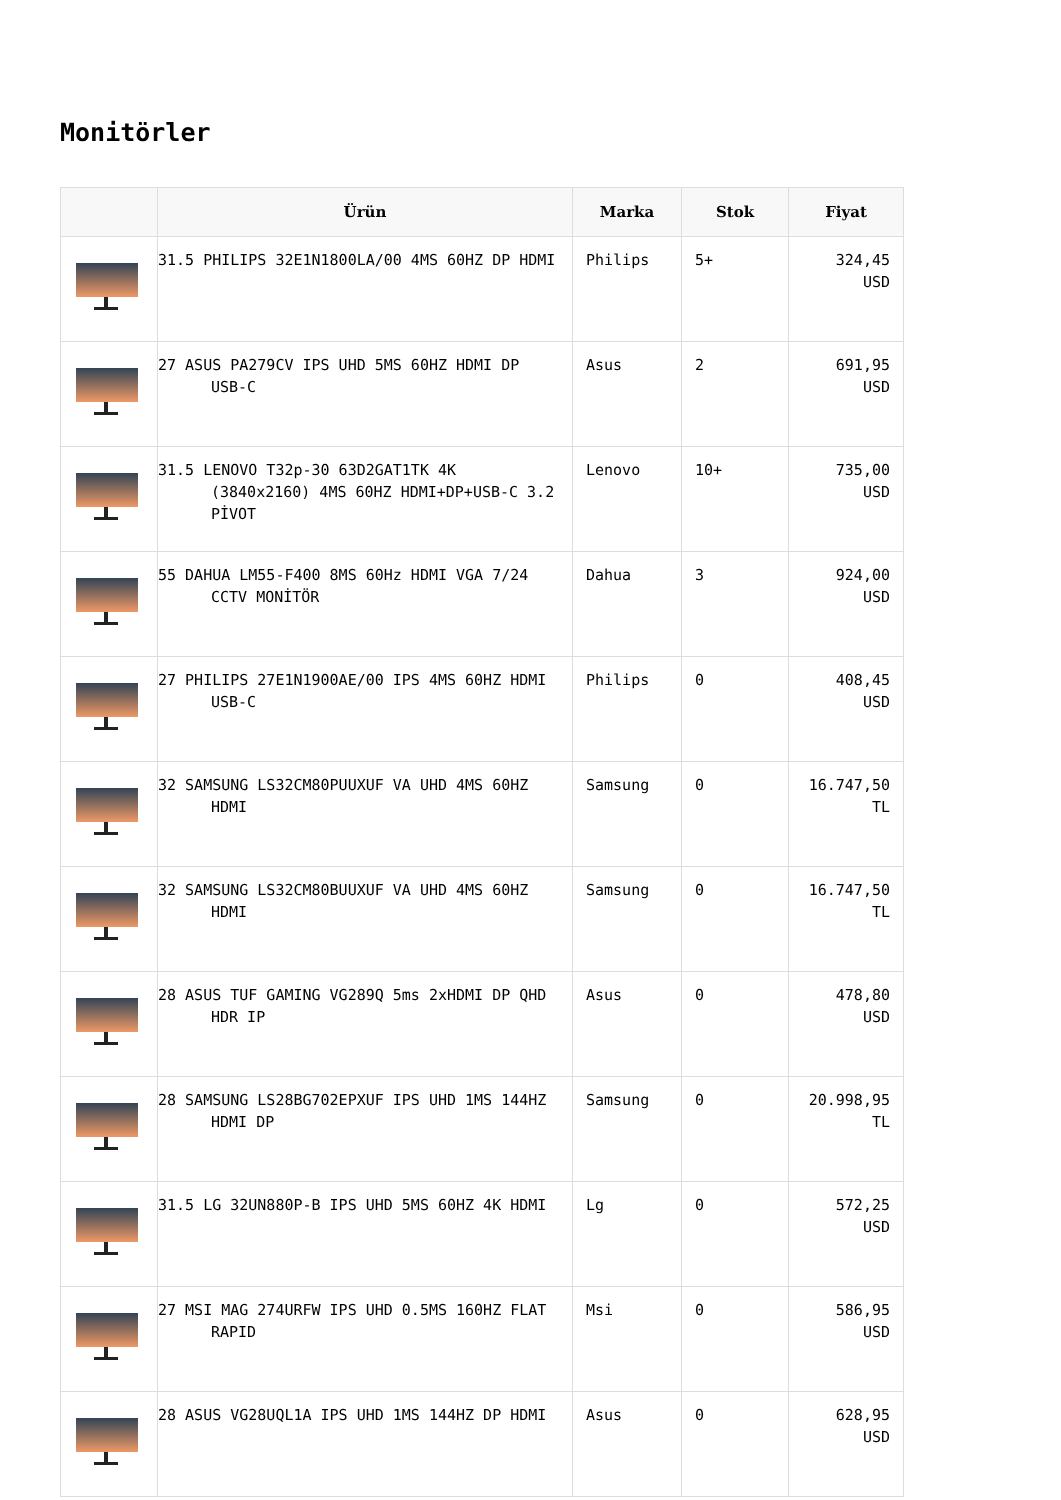Monitörler
| | Ürün | Marka | Stok | Fiyat |
| --- | --- | --- | --- | --- |
| | 31.5 PHILIPS 32E1N1800LA/00 4MS 60HZ DP HDMI | Philips | 5+ | 324,45 USD |
| | 27 ASUS PA279CV IPS UHD 5MS 60HZ HDMI DP USB-C | Asus | 2 | 691,95 USD |
| | 31.5 LENOVO T32p-30 63D2GAT1TK 4K (3840x2160) 4MS 60HZ HDMI+DP+USB-C 3.2 PİVOT | Lenovo | 10+ | 735,00 USD |
| | 55 DAHUA LM55-F400 8MS 60Hz HDMI VGA 7/24 CCTV MONİTÖR | Dahua | 3 | 924,00 USD |
| | 27 PHILIPS 27E1N1900AE/00 IPS 4MS 60HZ HDMI USB-C | Philips | 0 | 408,45 USD |
| | 32 SAMSUNG LS32CM80PUUXUF VA UHD 4MS 60HZ HDMI | Samsung | 0 | 16.747,50 TL |
| | 32 SAMSUNG LS32CM80BUUXUF VA UHD 4MS 60HZ HDMI | Samsung | 0 | 16.747,50 TL |
| | 28 ASUS TUF GAMING VG289Q 5ms 2xHDMI DP QHD HDR IP | Asus | 0 | 478,80 USD |
| | 28 SAMSUNG LS28BG702EPXUF IPS UHD 1MS 144HZ HDMI DP | Samsung | 0 | 20.998,95 TL |
| | 31.5 LG 32UN880P-B IPS UHD 5MS 60HZ 4K HDMI | Lg | 0 | 572,25 USD |
| | 27 MSI MAG 274URFW IPS UHD 0.5MS 160HZ FLAT RAPID | Msi | 0 | 586,95 USD |
| | 28 ASUS VG28UQL1A IPS UHD 1MS 144HZ DP HDMI | Asus | 0 | 628,95 USD |